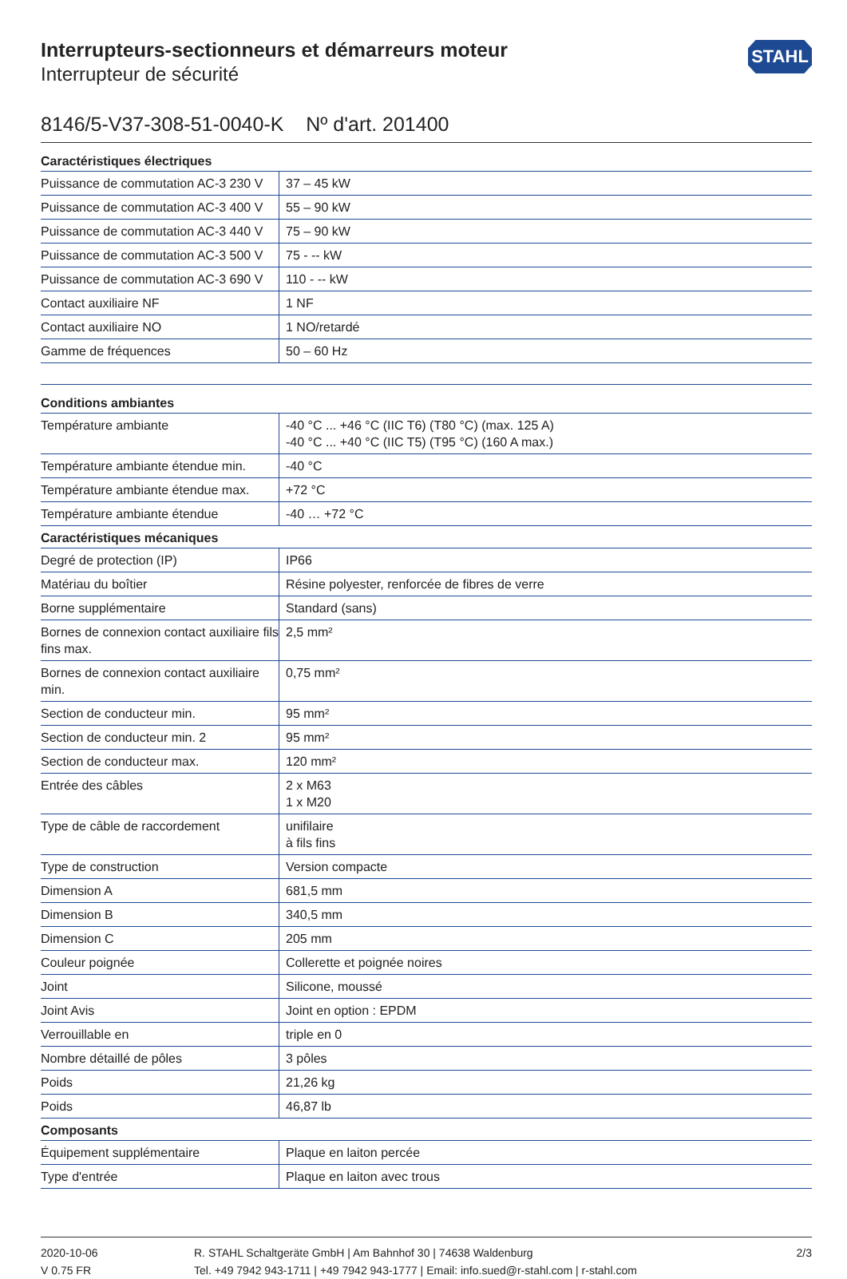Interrupteurs-sectionneurs et démarreurs moteur
Interrupteur de sécurité
STAHL
8146/5-V37-308-51-0040-K Nº d'art. 201400
| Caractéristiques électriques | |
| --- | --- |
| Puissance de commutation AC-3 230 V | 37 – 45 kW |
| Puissance de commutation AC-3 400 V | 55 – 90 kW |
| Puissance de commutation AC-3 440 V | 75 – 90 kW |
| Puissance de commutation AC-3 500 V | 75 - -- kW |
| Puissance de commutation AC-3 690 V | 110 - -- kW |
| Contact auxiliaire NF | 1 NF |
| Contact auxiliaire NO | 1 NO/retardé |
| Gamme de fréquences | 50 – 60 Hz |
| Conditions ambiantes | |
| Température ambiante | -40 °C ... +46 °C (IIC T6) (T80 °C) (max. 125 A) -40 °C ... +40 °C (IIC T5) (T95 °C) (160 A max.) |
| Température ambiante étendue min. | -40 °C |
| Température ambiante étendue max. | +72 °C |
| Température ambiante étendue | -40 … +72 °C |
| Caractéristiques mécaniques | |
| Degré de protection (IP) | IP66 |
| Matériau du boîtier | Résine polyester, renforcée de fibres de verre |
| Borne supplémentaire | Standard (sans) |
| Bornes de connexion contact auxiliaire fils fins max. | 2,5 mm² |
| Bornes de connexion contact auxiliaire min. | 0,75 mm² |
| Section de conducteur min. | 95 mm² |
| Section de conducteur min. 2 | 95 mm² |
| Section de conducteur max. | 120 mm² |
| Entrée des câbles | 2 x M63 1 x M20 |
| Type de câble de raccordement | unifilaire à fils fins |
| Type de construction | Version compacte |
| Dimension A | 681,5 mm |
| Dimension B | 340,5 mm |
| Dimension C | 205 mm |
| Couleur poignée | Collerette et poignée noires |
| Joint | Silicone, moussé |
| Joint Avis | Joint en option : EPDM |
| Verrouillable en | triple en 0 |
| Nombre détaillé de pôles | 3 pôles |
| Poids | 21,26 kg |
| Poids | 46,87 lb |
| Composants | |
| Équipement supplémentaire | Plaque en laiton percée |
| Type d'entrée | Plaque en laiton avec trous |
2020-10-06
V 0.75 FR
R. STAHL Schaltgeräte GmbH | Am Bahnhof 30 | 74638 Waldenburg
Tel. +49 7942 943-1711 | +49 7942 943-1777 | Email: info.sued@r-stahl.com | r-stahl.com
2/3